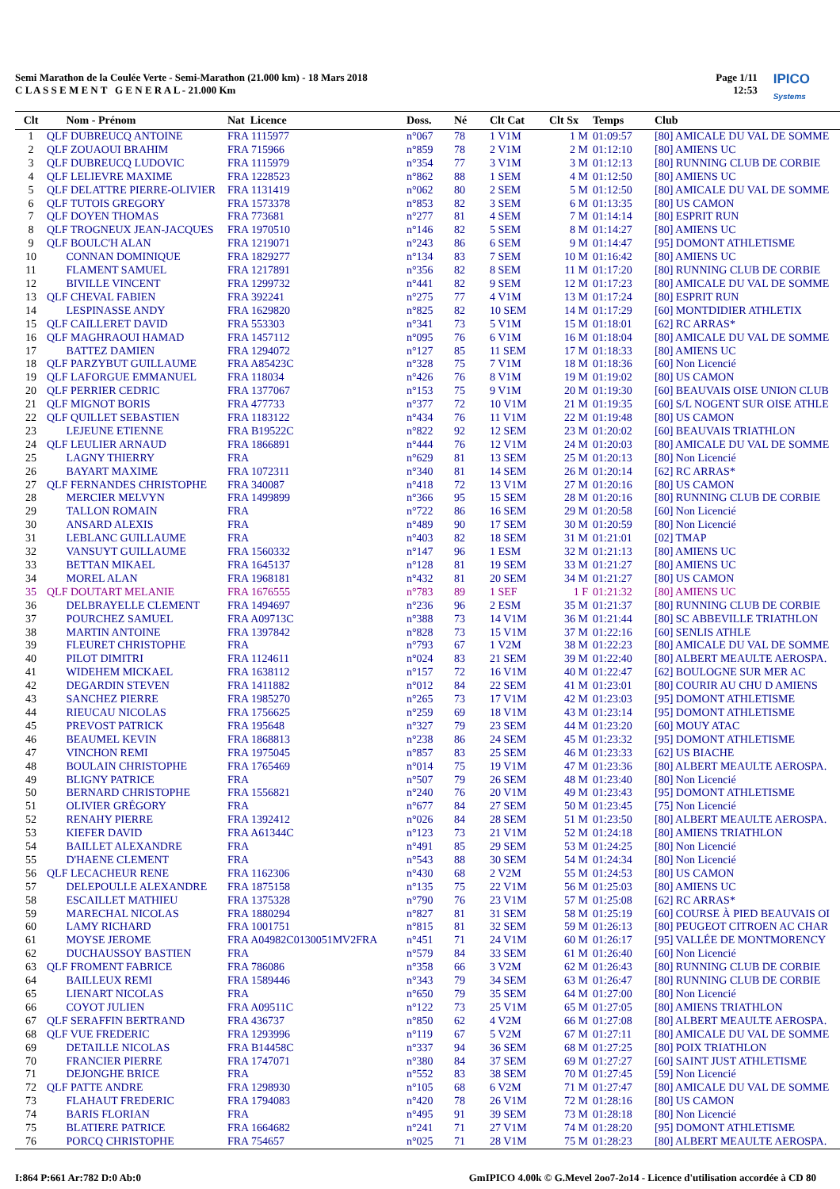Semi Marathon de la Coulée Verte - Semi-Marathon (21.000 km) - 18 Mars 2018
C L A S S E M E N T G E N E R A L - 21.000 Km
Page 1/11
12:53
IPICO
Systems
| Clt | Nom - Prénom | Nat Licence | Doss. | Né | Clt Cat | Clt Sx | Temps | Club |
| --- | --- | --- | --- | --- | --- | --- | --- | --- |
| 1 | QLF DUBREUCQ ANTOINE | FRA 1115977 | n°067 | 78 | 1 V1M | 1 M | 01:09:57 | [80] AMICALE DU VAL DE SOMME |
| 2 | QLF ZOUAOUI BRAHIM | FRA 715966 | n°859 | 78 | 2 V1M | 2 M | 01:12:10 | [80] AMIENS UC |
| 3 | QLF DUBREUCQ LUDOVIC | FRA 1115979 | n°354 | 77 | 3 V1M | 3 M | 01:12:13 | [80] RUNNING CLUB DE CORBIE |
| 4 | QLF LELIEVRE MAXIME | FRA 1228523 | n°862 | 88 | 1 SEM | 4 M | 01:12:50 | [80] AMIENS UC |
| 5 | QLF DELATTRE PIERRE-OLIVIER | FRA 1131419 | n°062 | 80 | 2 SEM | 5 M | 01:12:50 | [80] AMICALE DU VAL DE SOMME |
| 6 | QLF TUTOIS GREGORY | FRA 1573378 | n°853 | 82 | 3 SEM | 6 M | 01:13:35 | [80] US CAMON |
| 7 | QLF DOYEN THOMAS | FRA 773681 | n°277 | 81 | 4 SEM | 7 M | 01:14:14 | [80] ESPRIT RUN |
| 8 | QLF TROGNEUX JEAN-JACQUES | FRA 1970510 | n°146 | 82 | 5 SEM | 8 M | 01:14:27 | [80] AMIENS UC |
| 9 | QLF BOULC'H ALAN | FRA 1219071 | n°243 | 86 | 6 SEM | 9 M | 01:14:47 | [95] DOMONT ATHLETISME |
| 10 | CONNAN DOMINIQUE | FRA 1829277 | n°134 | 83 | 7 SEM | 10 M | 01:16:42 | [80] AMIENS UC |
| 11 | FLAMENT SAMUEL | FRA 1217891 | n°356 | 82 | 8 SEM | 11 M | 01:17:20 | [80] RUNNING CLUB DE CORBIE |
| 12 | BIVILLE VINCENT | FRA 1299732 | n°441 | 82 | 9 SEM | 12 M | 01:17:23 | [80] AMICALE DU VAL DE SOMME |
| 13 | QLF CHEVAL FABIEN | FRA 392241 | n°275 | 77 | 4 V1M | 13 M | 01:17:24 | [80] ESPRIT RUN |
| 14 | LESPINASSE ANDY | FRA 1629820 | n°825 | 82 | 10 SEM | 14 M | 01:17:29 | [60] MONTDIDIER ATHLETIX |
| 15 | QLF CAILLERET DAVID | FRA 553303 | n°341 | 73 | 5 V1M | 15 M | 01:18:01 | [62] RC ARRAS* |
| 16 | QLF MAGHRAOUI HAMAD | FRA 1457112 | n°095 | 76 | 6 V1M | 16 M | 01:18:04 | [80] AMICALE DU VAL DE SOMME |
| 17 | BATTEZ DAMIEN | FRA 1294072 | n°127 | 85 | 11 SEM | 17 M | 01:18:33 | [80] AMIENS UC |
| 18 | QLF PARZYBUT GUILLAUME | FRA A85423C | n°328 | 75 | 7 V1M | 18 M | 01:18:36 | [60] Non Licencié |
| 19 | QLF LAFORGUE EMMANUEL | FRA 118034 | n°426 | 76 | 8 V1M | 19 M | 01:19:02 | [80] US CAMON |
| 20 | QLF PERRIER CEDRIC | FRA 1377067 | n°153 | 75 | 9 V1M | 20 M | 01:19:30 | [60] BEAUVAIS OISE UNION CLUB |
| 21 | QLF MIGNOT BORIS | FRA 477733 | n°377 | 72 | 10 V1M | 21 M | 01:19:35 | [60] S/L NOGENT SUR OISE ATHLE |
| 22 | QLF QUILLET SEBASTIEN | FRA 1183122 | n°434 | 76 | 11 V1M | 22 M | 01:19:48 | [80] US CAMON |
| 23 | LEJEUNE ETIENNE | FRA B19522C | n°822 | 92 | 12 SEM | 23 M | 01:20:02 | [60] BEAUVAIS TRIATHLON |
| 24 | QLF LEULIER ARNAUD | FRA 1866891 | n°444 | 76 | 12 V1M | 24 M | 01:20:03 | [80] AMICALE DU VAL DE SOMME |
| 25 | LAGNY THIERRY | FRA | n°629 | 81 | 13 SEM | 25 M | 01:20:13 | [80] Non Licencié |
| 26 | BAYART MAXIME | FRA 1072311 | n°340 | 81 | 14 SEM | 26 M | 01:20:14 | [62] RC ARRAS* |
| 27 | QLF FERNANDES CHRISTOPHE | FRA 340087 | n°418 | 72 | 13 V1M | 27 M | 01:20:16 | [80] US CAMON |
| 28 | MERCIER MELVYN | FRA 1499899 | n°366 | 95 | 15 SEM | 28 M | 01:20:16 | [80] RUNNING CLUB DE CORBIE |
| 29 | TALLON ROMAIN | FRA | n°722 | 86 | 16 SEM | 29 M | 01:20:58 | [60] Non Licencié |
| 30 | ANSARD ALEXIS | FRA | n°489 | 90 | 17 SEM | 30 M | 01:20:59 | [80] Non Licencié |
| 31 | LEBLANC GUILLAUME | FRA | n°403 | 82 | 18 SEM | 31 M | 01:21:01 | [02] TMAP |
| 32 | VANSUYT GUILLAUME | FRA 1560332 | n°147 | 96 | 1 ESM | 32 M | 01:21:13 | [80] AMIENS UC |
| 33 | BETTAN MIKAEL | FRA 1645137 | n°128 | 81 | 19 SEM | 33 M | 01:21:27 | [80] AMIENS UC |
| 34 | MOREL ALAN | FRA 1968181 | n°432 | 81 | 20 SEM | 34 M | 01:21:27 | [80] US CAMON |
| 35 | QLF DOUTART MELANIE | FRA 1676555 | n°783 | 89 | 1 SEF | 1 F | 01:21:32 | [80] AMIENS UC |
| 36 | DELBRAYELLE CLEMENT | FRA 1494697 | n°236 | 96 | 2 ESM | 35 M | 01:21:37 | [80] RUNNING CLUB DE CORBIE |
| 37 | POURCHEZ SAMUEL | FRA A09713C | n°388 | 73 | 14 V1M | 36 M | 01:21:44 | [80] SC ABBEVILLE TRIATHLON |
| 38 | MARTIN ANTOINE | FRA 1397842 | n°828 | 73 | 15 V1M | 37 M | 01:22:16 | [60] SENLIS ATHLE |
| 39 | FLEURET CHRISTOPHE | FRA | n°793 | 67 | 1 V2M | 38 M | 01:22:23 | [80] AMICALE DU VAL DE SOMME |
| 40 | PILOT DIMITRI | FRA 1124611 | n°024 | 83 | 21 SEM | 39 M | 01:22:40 | [80] ALBERT MEAULTE AEROSPA. |
| 41 | WIDEHEM MICKAEL | FRA 1638112 | n°157 | 72 | 16 V1M | 40 M | 01:22:47 | [62] BOULOGNE SUR MER AC |
| 42 | DEGARDIN STEVEN | FRA 1411882 | n°012 | 84 | 22 SEM | 41 M | 01:23:01 | [80] COURIR AU CHU D AMIENS |
| 43 | SANCHEZ PIERRE | FRA 1985270 | n°265 | 73 | 17 V1M | 42 M | 01:23:03 | [95] DOMONT ATHLETISME |
| 44 | RIEUCAU NICOLAS | FRA 1756625 | n°259 | 69 | 18 V1M | 43 M | 01:23:14 | [95] DOMONT ATHLETISME |
| 45 | PREVOST PATRICK | FRA 195648 | n°327 | 79 | 23 SEM | 44 M | 01:23:20 | [60] MOUY ATAC |
| 46 | BEAUMEL KEVIN | FRA 1868813 | n°238 | 86 | 24 SEM | 45 M | 01:23:32 | [95] DOMONT ATHLETISME |
| 47 | VINCHON REMI | FRA 1975045 | n°857 | 83 | 25 SEM | 46 M | 01:23:33 | [62] US BIACHE |
| 48 | BOULAIN CHRISTOPHE | FRA 1765469 | n°014 | 75 | 19 V1M | 47 M | 01:23:36 | [80] ALBERT MEAULTE AEROSPA. |
| 49 | BLIGNY PATRICE | FRA | n°507 | 79 | 26 SEM | 48 M | 01:23:40 | [80] Non Licencié |
| 50 | BERNARD CHRISTOPHE | FRA 1556821 | n°240 | 76 | 20 V1M | 49 M | 01:23:43 | [95] DOMONT ATHLETISME |
| 51 | OLIVIER GRÉGORY | FRA | n°677 | 84 | 27 SEM | 50 M | 01:23:45 | [75] Non Licencié |
| 52 | RENAHY PIERRE | FRA 1392412 | n°026 | 84 | 28 SEM | 51 M | 01:23:50 | [80] ALBERT MEAULTE AEROSPA. |
| 53 | KIEFER DAVID | FRA A61344C | n°123 | 73 | 21 V1M | 52 M | 01:24:18 | [80] AMIENS TRIATHLON |
| 54 | BAILLET ALEXANDRE | FRA | n°491 | 85 | 29 SEM | 53 M | 01:24:25 | [80] Non Licencié |
| 55 | D'HAENE CLEMENT | FRA | n°543 | 88 | 30 SEM | 54 M | 01:24:34 | [80] Non Licencié |
| 56 | QLF LECACHEUR RENE | FRA 1162306 | n°430 | 68 | 2 V2M | 55 M | 01:24:53 | [80] US CAMON |
| 57 | DELEPOULLE ALEXANDRE | FRA 1875158 | n°135 | 75 | 22 V1M | 56 M | 01:25:03 | [80] AMIENS UC |
| 58 | ESCAILLET MATHIEU | FRA 1375328 | n°790 | 76 | 23 V1M | 57 M | 01:25:08 | [62] RC ARRAS* |
| 59 | MARECHAL NICOLAS | FRA 1880294 | n°827 | 81 | 31 SEM | 58 M | 01:25:19 | [60] COURSE À PIED BEAUVAIS OI |
| 60 | LAMY RICHARD | FRA 1001751 | n°815 | 81 | 32 SEM | 59 M | 01:26:13 | [80] PEUGEOT CITROEN AC CHAR |
| 61 | MOYSE JEROME | FRA A04982C0130051MV2FRA | n°451 | 71 | 24 V1M | 60 M | 01:26:17 | [95] VALLÉE DE MONTMORENCY |
| 62 | DUCHAUSSOY BASTIEN | FRA | n°579 | 84 | 33 SEM | 61 M | 01:26:40 | [60] Non Licencié |
| 63 | QLF FROMENT FABRICE | FRA 786086 | n°358 | 66 | 3 V2M | 62 M | 01:26:43 | [80] RUNNING CLUB DE CORBIE |
| 64 | BAILLEUX REMI | FRA 1589446 | n°343 | 79 | 34 SEM | 63 M | 01:26:47 | [80] RUNNING CLUB DE CORBIE |
| 65 | LIENART NICOLAS | FRA | n°650 | 79 | 35 SEM | 64 M | 01:27:00 | [80] Non Licencié |
| 66 | COYOT JULIEN | FRA A09511C | n°122 | 73 | 25 V1M | 65 M | 01:27:05 | [80] AMIENS TRIATHLON |
| 67 | QLF SERAFFIN BERTRAND | FRA 436737 | n°850 | 62 | 4 V2M | 66 M | 01:27:08 | [80] ALBERT MEAULTE AEROSPA. |
| 68 | QLF VUE FREDERIC | FRA 1293996 | n°119 | 67 | 5 V2M | 67 M | 01:27:11 | [80] AMICALE DU VAL DE SOMME |
| 69 | DETAILLE NICOLAS | FRA B14458C | n°337 | 94 | 36 SEM | 68 M | 01:27:25 | [80] POIX TRIATHLON |
| 70 | FRANCIER PIERRE | FRA 1747071 | n°380 | 84 | 37 SEM | 69 M | 01:27:27 | [60] SAINT JUST ATHLETISME |
| 71 | DEJONGHE BRICE | FRA | n°552 | 83 | 38 SEM | 70 M | 01:27:45 | [59] Non Licencié |
| 72 | QLF PATTE ANDRE | FRA 1298930 | n°105 | 68 | 6 V2M | 71 M | 01:27:47 | [80] AMICALE DU VAL DE SOMME |
| 73 | FLAHAUT FREDERIC | FRA 1794083 | n°420 | 78 | 26 V1M | 72 M | 01:28:16 | [80] US CAMON |
| 74 | BARIS FLORIAN | FRA | n°495 | 91 | 39 SEM | 73 M | 01:28:18 | [80] Non Licencié |
| 75 | BLATIERE PATRICE | FRA 1664682 | n°241 | 71 | 27 V1M | 74 M | 01:28:20 | [95] DOMONT ATHLETISME |
| 76 | PORCQ CHRISTOPHE | FRA 754657 | n°025 | 71 | 28 V1M | 75 M | 01:28:23 | [80] ALBERT MEAULTE AEROSPA. |
I:864 P:661 Ar:782 D:0 Ab:0 GmIPICO 4.00k © G.Mevel 2oo7-2o14 - Licence d'utilisation accordée à CD 80